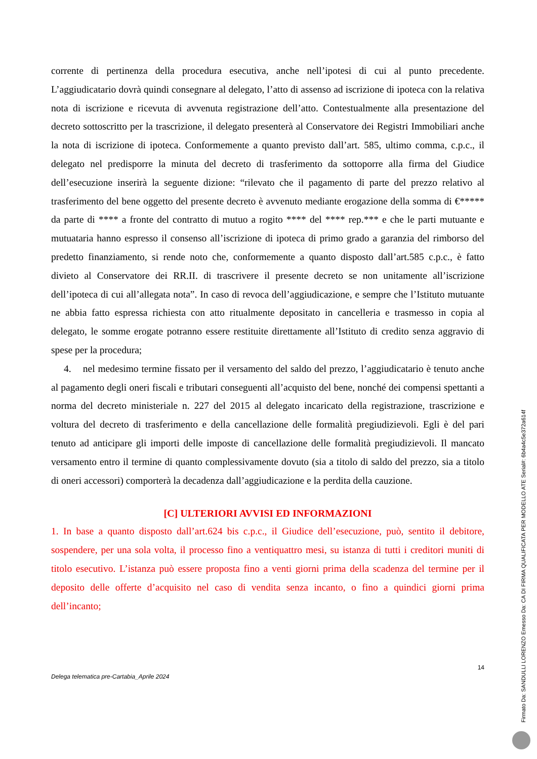corrente di pertinenza della procedura esecutiva, anche nell’ipotesi di cui al punto precedente. L’aggiudicatario dovrà quindi consegnare al delegato, l’atto di assenso ad iscrizione di ipoteca con la relativa nota di iscrizione e ricevuta di avvenuta registrazione dell’atto. Contestualmente alla presentazione del decreto sottoscritto per la trascrizione, il delegato presenterà al Conservatore dei Registri Immobiliari anche la nota di iscrizione di ipoteca. Conformemente a quanto previsto dall’art. 585, ultimo comma, c.p.c., il delegato nel predisporre la minuta del decreto di trasferimento da sottoporre alla firma del Giudice dell’esecuzione inserirà la seguente dizione: “rilevato che il pagamento di parte del prezzo relativo al trasferimento del bene oggetto del presente decreto è avvenuto mediante erogazione della somma di €***** da parte di **** a fronte del contratto di mutuo a rogito **** del **** rep.*** e che le parti mutuante e mutuataria hanno espresso il consenso all’iscrizione di ipoteca di primo grado a garanzia del rimborso del predetto finanziamento, si rende noto che, conformemente a quanto disposto dall’art.585 c.p.c., è fatto divieto al Conservatore dei RR.II. di trascrivere il presente decreto se non unitamente all’iscrizione dell’ipoteca di cui all’allegata nota”. In caso di revoca dell’aggiudicazione, e sempre che l’Istituto mutuante ne abbia fatto espressa richiesta con atto ritualmente depositato in cancelleria e trasmesso in copia al delegato, le somme erogate potranno essere restituite direttamente all’Istituto di credito senza aggravio di spese per la procedura;
4. nel medesimo termine fissato per il versamento del saldo del prezzo, l’aggiudicatario è tenuto anche al pagamento degli oneri fiscali e tributari conseguenti all’acquisto del bene, nonché dei compensi spettanti a norma del decreto ministeriale n. 227 del 2015 al delegato incaricato della registrazione, trascrizione e voltura del decreto di trasferimento e della cancellazione delle formalità pregiudizievoli. Egli è del pari tenuto ad anticipare gli importi delle imposte di cancellazione delle formalità pregiudizievoli. Il mancato versamento entro il termine di quanto complessivamente dovuto (sia a titolo di saldo del prezzo, sia a titolo di oneri accessori) comporterà la decadenza dall’aggiudicazione e la perdita della cauzione.
[C] ULTERIORI AVVISI ED INFORMAZIONI
1. In base a quanto disposto dall’art.624 bis c.p.c., il Giudice dell’esecuzione, può, sentito il debitore, sospendere, per una sola volta, il processo fino a ventiquattro mesi, su istanza di tutti i creditori muniti di titolo esecutivo. L’istanza può essere proposta fino a venti giorni prima della scadenza del termine per il deposito delle offerte d’acquisito nel caso di vendita senza incanto, o fino a quindici giorni prima dell’incanto;
14
Delega telematica pre-Cartabia_Aprile 2024
Firmato Da: SANDULLI LORENZO Emesso Da: CA DI FIRMA QUALIFICATA PER MODELLO ATE Serial#: 6b4a4c5e372a614f